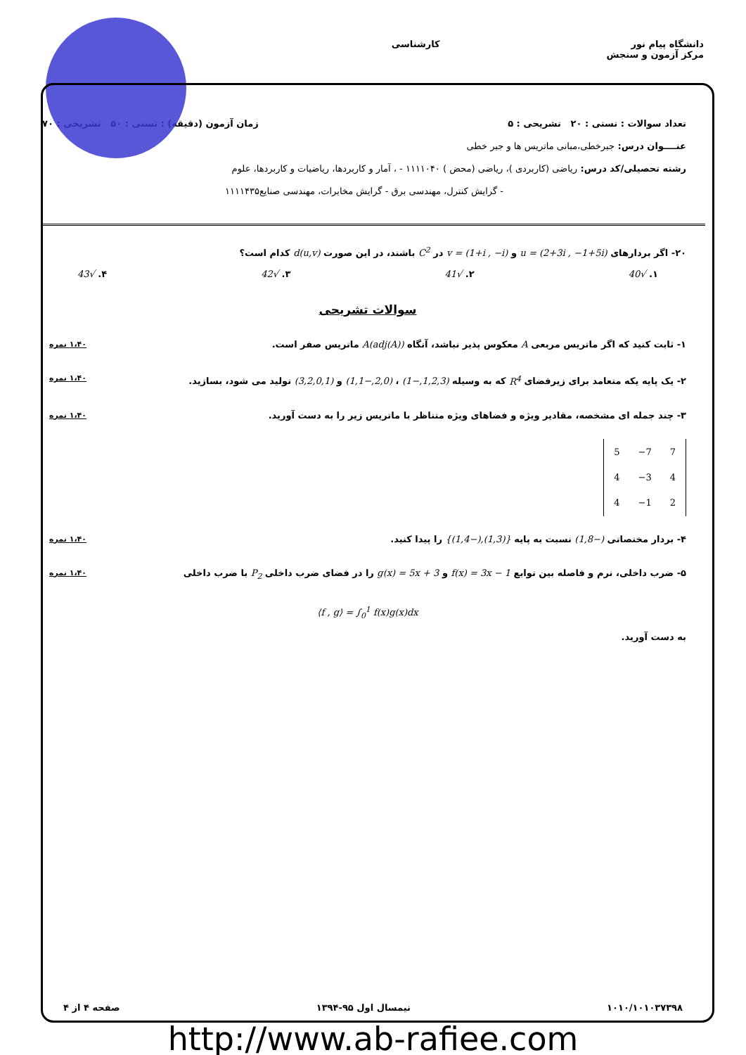دانشگاه پیام نور
مرکز آزمون و سنجش
کارشناسی
تعداد سوالات : تستی : ۲۰ تشریحی : ۵ زمان آزمون (دقیقه) : تستی : ۵۰ تشریحی : ۷۰
عنــــوان درس: جبرخطی،مبانی ماتریس ها و جبر خطی
رشته تحصیلی/کد درس: ریاضی (کاربردی )، ریاضی (محض ) ۱۱۱۱۰۴۰ - ، آمار و کاربردها، ریاضیات و کاربردها، علوم
- گرایش کنترل، مهندسی برق - گرایش مخابرات، مهندسی صنایع۱۱۱۱۴۳۵
۲۰- اگر بردارهای u = (2+3i , −1+5i) و v = (1+i , −i) در C<sup>2</sup> باشند، در این صورت d(u,v) کدام است؟
۱. √40 ۲. √41 ۳. √42 ۴. √43
سوالات تشریحی
۱- ثابت کنید که اگر ماتریس مربعی A معکوس پذیر نباشد، آنگاه A(adj(A)) ماتریس صفر است. ۱،۴۰ نمره
۲- یک پایه یکه متعامد برای زیرفضای R<sup>4</sup> که به وسیله (1,2,3,−1) ، (2,0,−1,1) و (3,2,0,1) تولید می شود، بسازید. ۱،۴۰ نمره
۳- چند جمله ای مشخصه، مقادیر ویژه و فضاهای ویژه متناظر با ماتریس زیر را به دست آورید. ۱،۴۰ نمره
| 5 | −7 | 7 |
| 4 | −3 | 4 |
| 4 | −1 | 2 |
۴- بردار مختصاتی (−1,8) نسبت به پایه {(1,3),(−1,4)} را پیدا کنید. ۱،۴۰ نمره
۵- ضرب داخلی، نرم و فاصله بین توابع f(x) = 3x − 1 و g(x) = 5x + 3 را در فضای ضرب داخلی P<sub>2</sub> با ضرب داخلی ۱،۴۰ نمره
⟨f , g⟩ = ∫<sub>0</sub><sup>1</sup> f(x)g(x)dx
به دست آورید.
۱۰۱۰/۱۰۱۰۳۷۳۹۸ نیمسال اول ۹۵-۱۳۹۴ صفحه ۴ از ۴
http://www.ab-rafiee.com